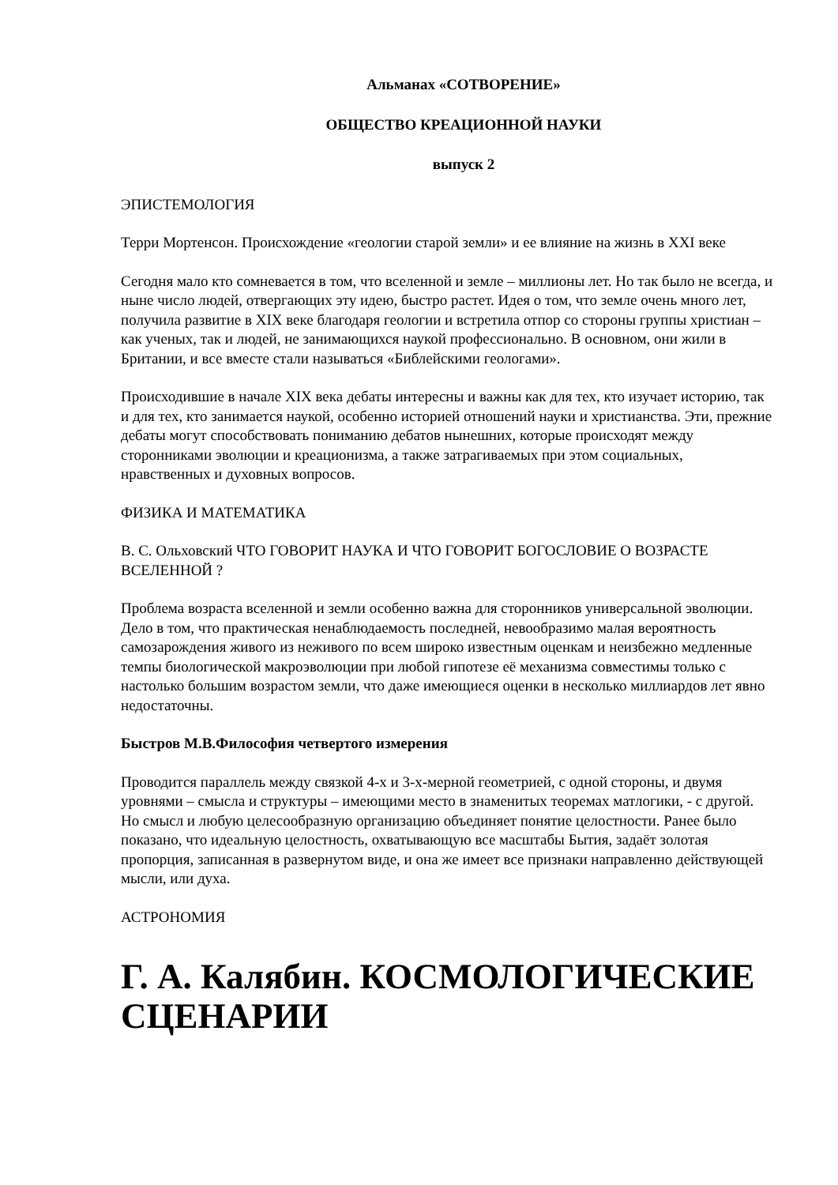Альманах «СОТВОРЕНИЕ»
ОБЩЕСТВО КРЕАЦИОННОЙ НАУКИ
выпуск 2
ЭПИСТЕМОЛОГИЯ
Терри Мортенсон. Происхождение «геологии старой земли» и ее влияние на жизнь в XXI веке
Сегодня мало кто сомневается в том, что вселенной и земле – миллионы лет. Но так было не всегда, и ныне число людей, отвергающих эту идею, быстро растет. Идея о том, что земле очень много лет, получила развитие в XIX веке благодаря геологии и встретила отпор со стороны группы христиан – как ученых, так и людей, не занимающихся наукой профессионально. В основном, они жили в Британии, и все вместе стали называться «Библейскими геологами».
Происходившие в начале XIX века дебаты интересны и важны как для тех, кто изучает историю, так и для тех, кто занимается наукой, особенно историей отношений науки и христианства. Эти, прежние дебаты могут способствовать пониманию дебатов нынешних, которые происходят между сторонниками эволюции и креационизма, а также затрагиваемых при этом социальных, нравственных и духовных вопросов.
ФИЗИКА И МАТЕМАТИКА
В. С. Ольховский ЧТО ГОВОРИТ НАУКА И ЧТО ГОВОРИТ БОГОСЛОВИЕ О ВОЗРАСТЕ ВСЕЛЕННОЙ ?
Проблема возраста вселенной и земли особенно важна для сторонников универсальной эволюции. Дело в том, что практическая ненаблюдаемость последней, невообразимо малая вероятность самозарождения живого из неживого по всем широко известным оценкам и неизбежно медленные темпы биологической макроэволюции при любой гипотезе её механизма совместимы только с настолько большим возрастом земли, что даже имеющиеся оценки в несколько миллиардов лет явно недостаточны.
Быстров М.В.Философия четвертого измерения
Проводится параллель между связкой 4-х и 3-х-мерной геометрией, с одной стороны, и двумя уровнями – смысла и структуры – имеющими место в знаменитых теоремах матлогики, - с другой. Но смысл и любую целесообразную организацию объединяет понятие целостности. Ранее было показано, что идеальную целостность, охватывающую все масштабы Бытия, задаёт золотая пропорция, записанная в развернутом виде, и она же имеет все признаки направленно действующей мысли, или духа.
АСТРОНОМИЯ
Г. А. Калябин. КОСМОЛОГИЧЕСКИЕ СЦЕНАРИИ